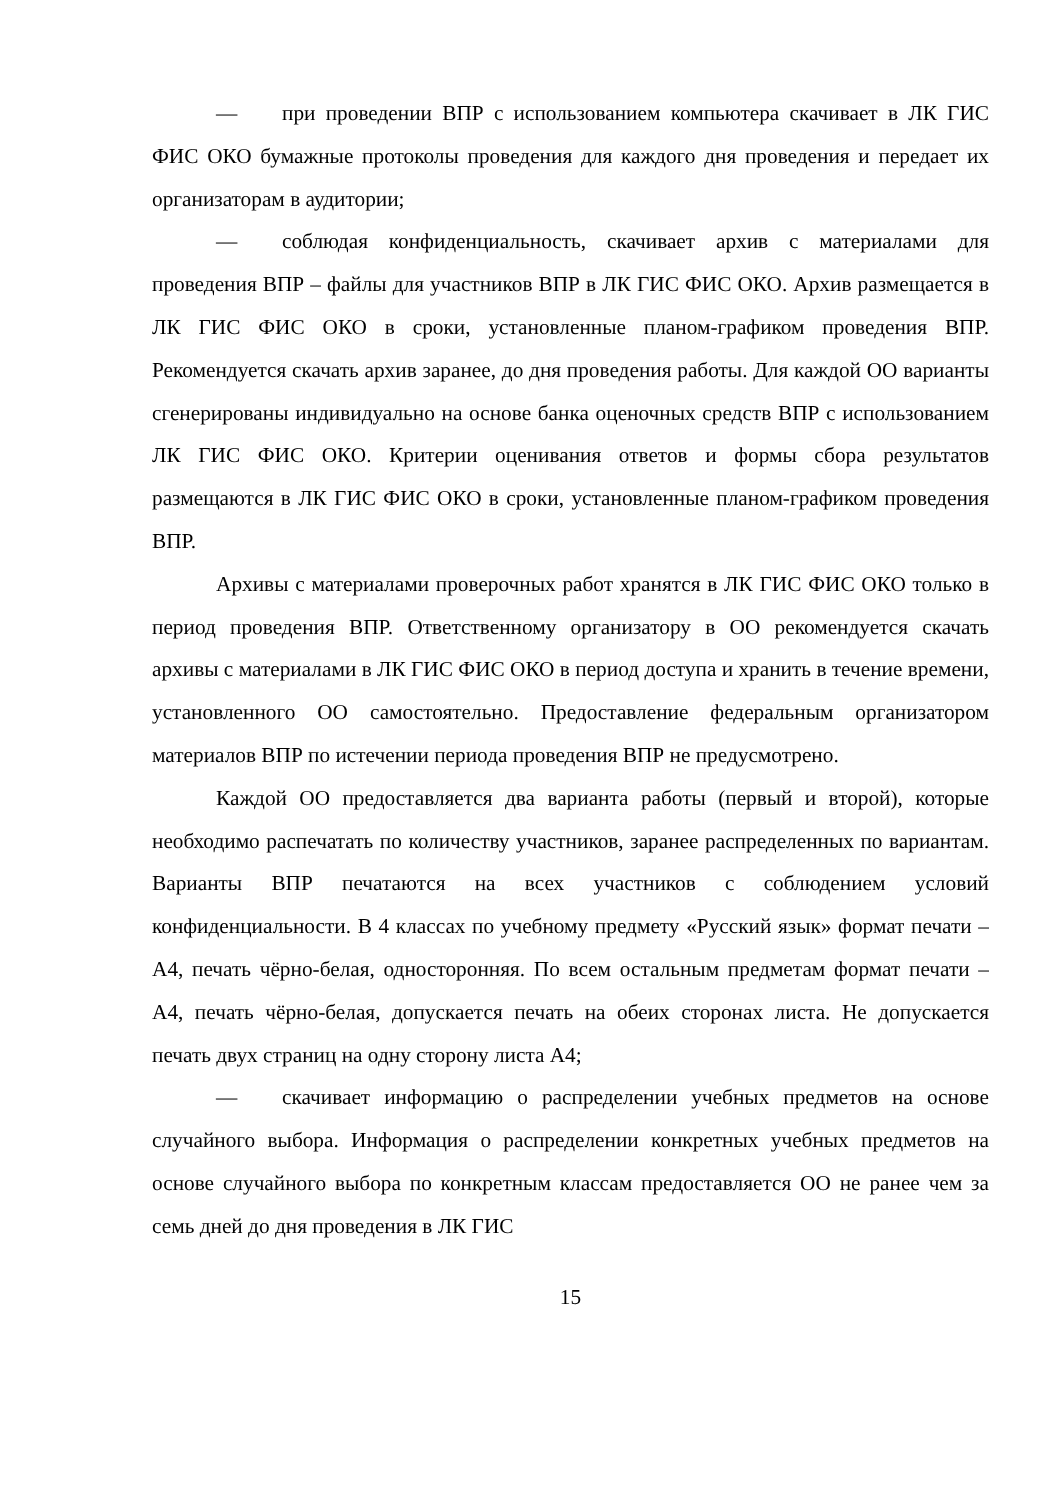— при проведении ВПР с использованием компьютера скачивает в ЛК ГИС ФИС ОКО бумажные протоколы проведения для каждого дня проведения и передает их организаторам в аудитории;
— соблюдая конфиденциальность, скачивает архив с материалами для проведения ВПР – файлы для участников ВПР в ЛК ГИС ФИС ОКО. Архив размещается в ЛК ГИС ФИС ОКО в сроки, установленные планом-графиком проведения ВПР. Рекомендуется скачать архив заранее, до дня проведения работы. Для каждой ОО варианты сгенерированы индивидуально на основе банка оценочных средств ВПР с использованием ЛК ГИС ФИС ОКО. Критерии оценивания ответов и формы сбора результатов размещаются в ЛК ГИС ФИС ОКО в сроки, установленные планом-графиком проведения ВПР.
Архивы с материалами проверочных работ хранятся в ЛК ГИС ФИС ОКО только в период проведения ВПР. Ответственному организатору в ОО рекомендуется скачать архивы с материалами в ЛК ГИС ФИС ОКО в период доступа и хранить в течение времени, установленного ОО самостоятельно. Предоставление федеральным организатором материалов ВПР по истечении периода проведения ВПР не предусмотрено.
Каждой ОО предоставляется два варианта работы (первый и второй), которые необходимо распечатать по количеству участников, заранее распределенных по вариантам. Варианты ВПР печатаются на всех участников с соблюдением условий конфиденциальности. В 4 классах по учебному предмету «Русский язык» формат печати – А4, печать чёрно-белая, односторонняя. По всем остальным предметам формат печати – А4, печать чёрно-белая, допускается печать на обеих сторонах листа. Не допускается печать двух страниц на одну сторону листа А4;
— скачивает информацию о распределении учебных предметов на основе случайного выбора. Информация о распределении конкретных учебных предметов на основе случайного выбора по конкретным классам предоставляется ОО не ранее чем за семь дней до дня проведения в ЛК ГИС
15